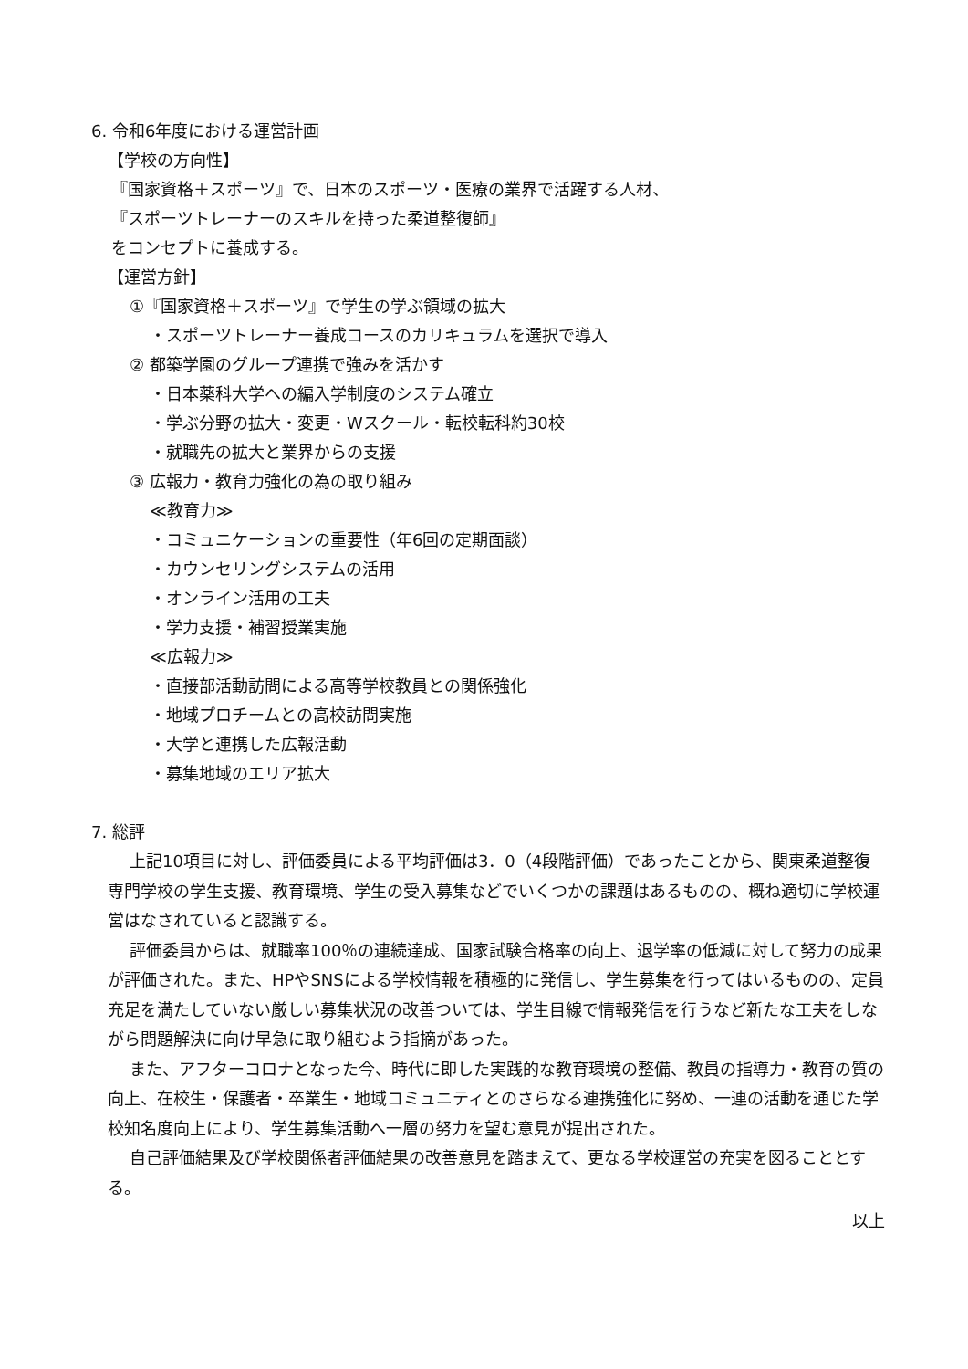6. 令和6年度における運営計画
【学校の方向性】
『国家資格＋スポーツ』で、日本のスポーツ・医療の業界で活躍する人材、
『スポーツトレーナーのスキルを持った柔道整復師』
をコンセプトに養成する。
【運営方針】
①『国家資格＋スポーツ』で学生の学ぶ領域の拡大
・スポーツトレーナー養成コースのカリキュラムを選択で導入
② 都築学園のグループ連携で強みを活かす
・日本薬科大学への編入学制度のシステム確立
・学ぶ分野の拡大・変更・Wスクール・転校転科約30校
・就職先の拡大と業界からの支援
③ 広報力・教育力強化の為の取り組み
≪教育力≫
・コミュニケーションの重要性（年6回の定期面談）
・カウンセリングシステムの活用
・オンライン活用の工夫
・学力支援・補習授業実施
≪広報力≫
・直接部活動訪問による高等学校教員との関係強化
・地域プロチームとの高校訪問実施
・大学と連携した広報活動
・募集地域のエリア拡大
7. 総評
上記10項目に対し、評価委員による平均評価は3．0（4段階評価）であったことから、関東柔道整復専門学校の学生支援、教育環境、学生の受入募集などでいくつかの課題はあるものの、概ね適切に学校運営はなされていると認識する。
評価委員からは、就職率100％の連続達成、国家試験合格率の向上、退学率の低減に対して努力の成果が評価された。また、HPやSNSによる学校情報を積極的に発信し、学生募集を行ってはいるものの、定員充足を満たしていない厳しい募集状況の改善ついては、学生目線で情報発信を行うなど新たな工夫をしながら問題解決に向け早急に取り組むよう指摘があった。
また、アフターコロナとなった今、時代に即した実践的な教育環境の整備、教員の指導力・教育の質の向上、在校生・保護者・卒業生・地域コミュニティとのさらなる連携強化に努め、一連の活動を通じた学校知名度向上により、学生募集活動へ一層の努力を望む意見が提出された。
自己評価結果及び学校関係者評価結果の改善意見を踏まえて、更なる学校運営の充実を図ることとする。
以上